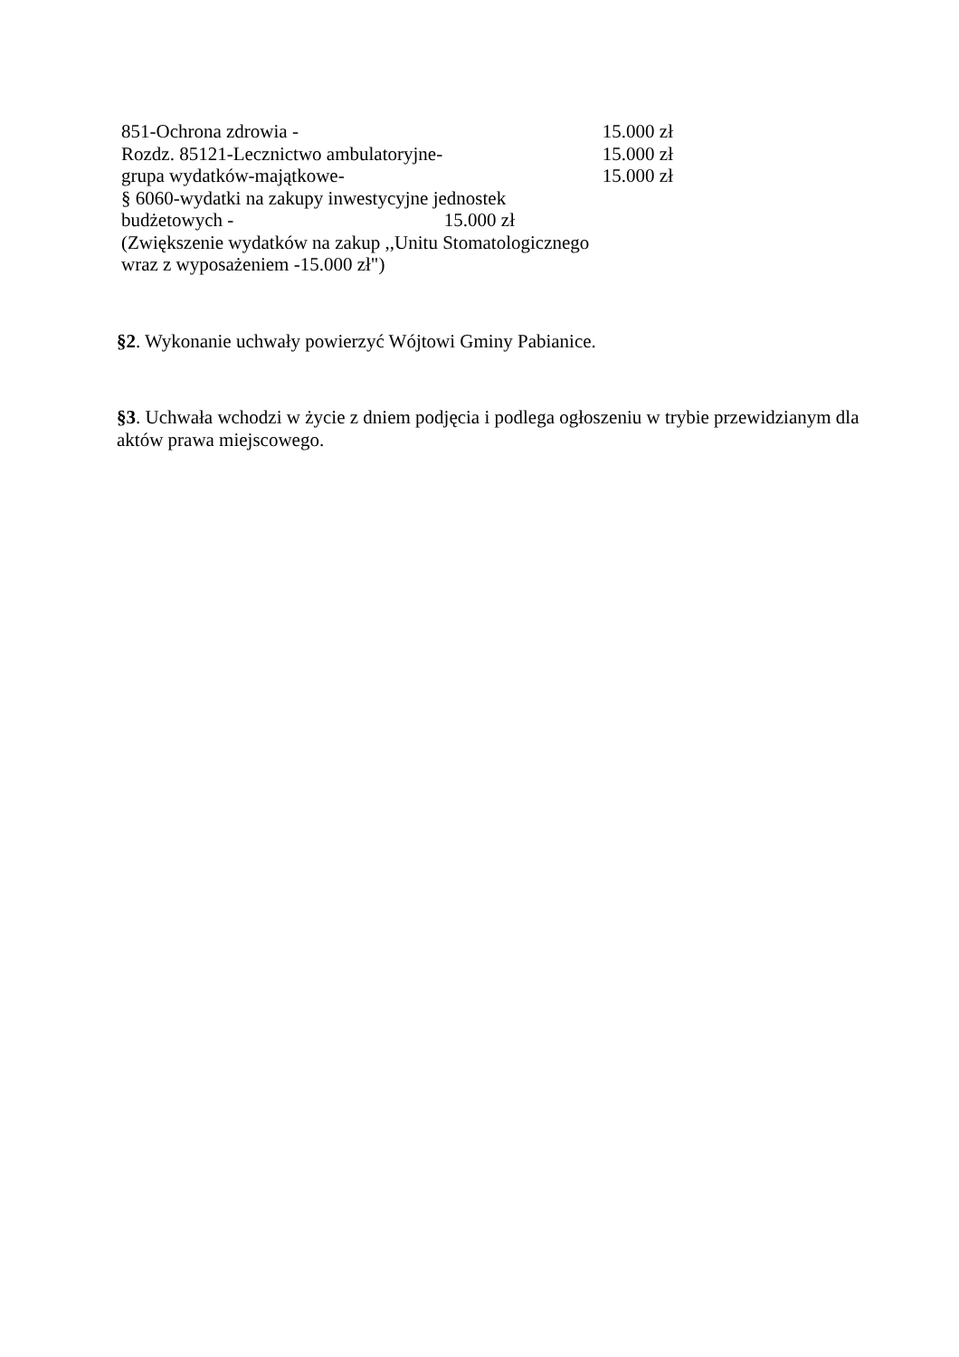851-Ochrona zdrowia - 15.000 zł
Rozdz. 85121-Lecznictwo ambulatoryjne- 15.000 zł
grupa wydatków-majątkowe- 15.000 zł
§ 6060-wydatki na zakupy inwestycyjne jednostek
budżetowych - 15.000 zł
(Zwiększenie wydatków na zakup ,,Unitu Stomatologicznego
wraz z wyposażeniem -15.000 zł")
§2. Wykonanie uchwały powierzyć Wójtowi Gminy Pabianice.
§3. Uchwała wchodzi w życie z dniem podjęcia i podlega ogłoszeniu w trybie przewidzianym dla aktów prawa miejscowego.